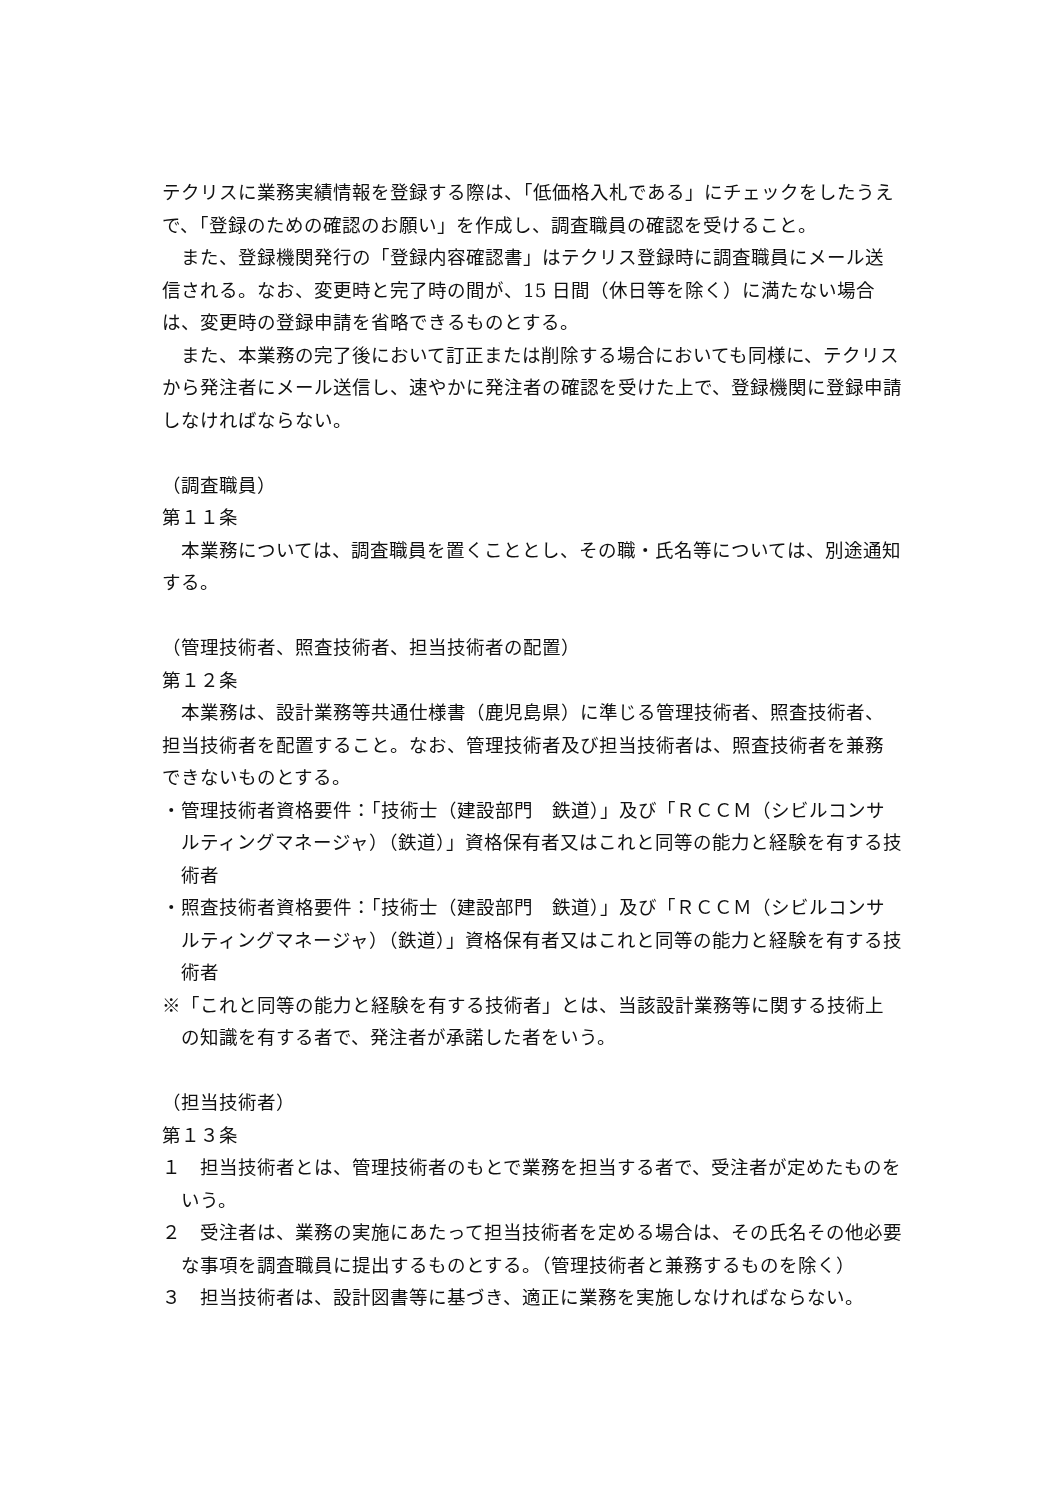テクリスに業務実績情報を登録する際は、「低価格入札である」にチェックをしたうえで、「登録のための確認のお願い」を作成し、調査職員の確認を受けること。
また、登録機関発行の「登録内容確認書」はテクリス登録時に調査職員にメール送信される。なお、変更時と完了時の間が、15 日間（休日等を除く）に満たない場合は、変更時の登録申請を省略できるものとする。
また、本業務の完了後において訂正または削除する場合においても同様に、テクリスから発注者にメール送信し、速やかに発注者の確認を受けた上で、登録機関に登録申請しなければならない。
（調査職員）
第１１条
本業務については、調査職員を置くこととし、その職・氏名等については、別途通知する。
（管理技術者、照査技術者、担当技術者の配置）
第１２条
本業務は、設計業務等共通仕様書（鹿児島県）に準じる管理技術者、照査技術者、担当技術者を配置すること。なお、管理技術者及び担当技術者は、照査技術者を兼務できないものとする。
・管理技術者資格要件：「技術士（建設部門　鉄道）」及び「ＲＣＣＭ（シビルコンサルティングマネージャ）（鉄道）」資格保有者又はこれと同等の能力と経験を有する技術者
・照査技術者資格要件：「技術士（建設部門　鉄道）」及び「ＲＣＣＭ（シビルコンサルティングマネージャ）（鉄道）」資格保有者又はこれと同等の能力と経験を有する技術者
※「これと同等の能力と経験を有する技術者」とは、当該設計業務等に関する技術上の知識を有する者で、発注者が承諾した者をいう。
（担当技術者）
第１３条
１　担当技術者とは、管理技術者のもとで業務を担当する者で、受注者が定めたものをいう。
２　受注者は、業務の実施にあたって担当技術者を定める場合は、その氏名その他必要な事項を調査職員に提出するものとする。（管理技術者と兼務するものを除く）
３　担当技術者は、設計図書等に基づき、適正に業務を実施しなければならない。